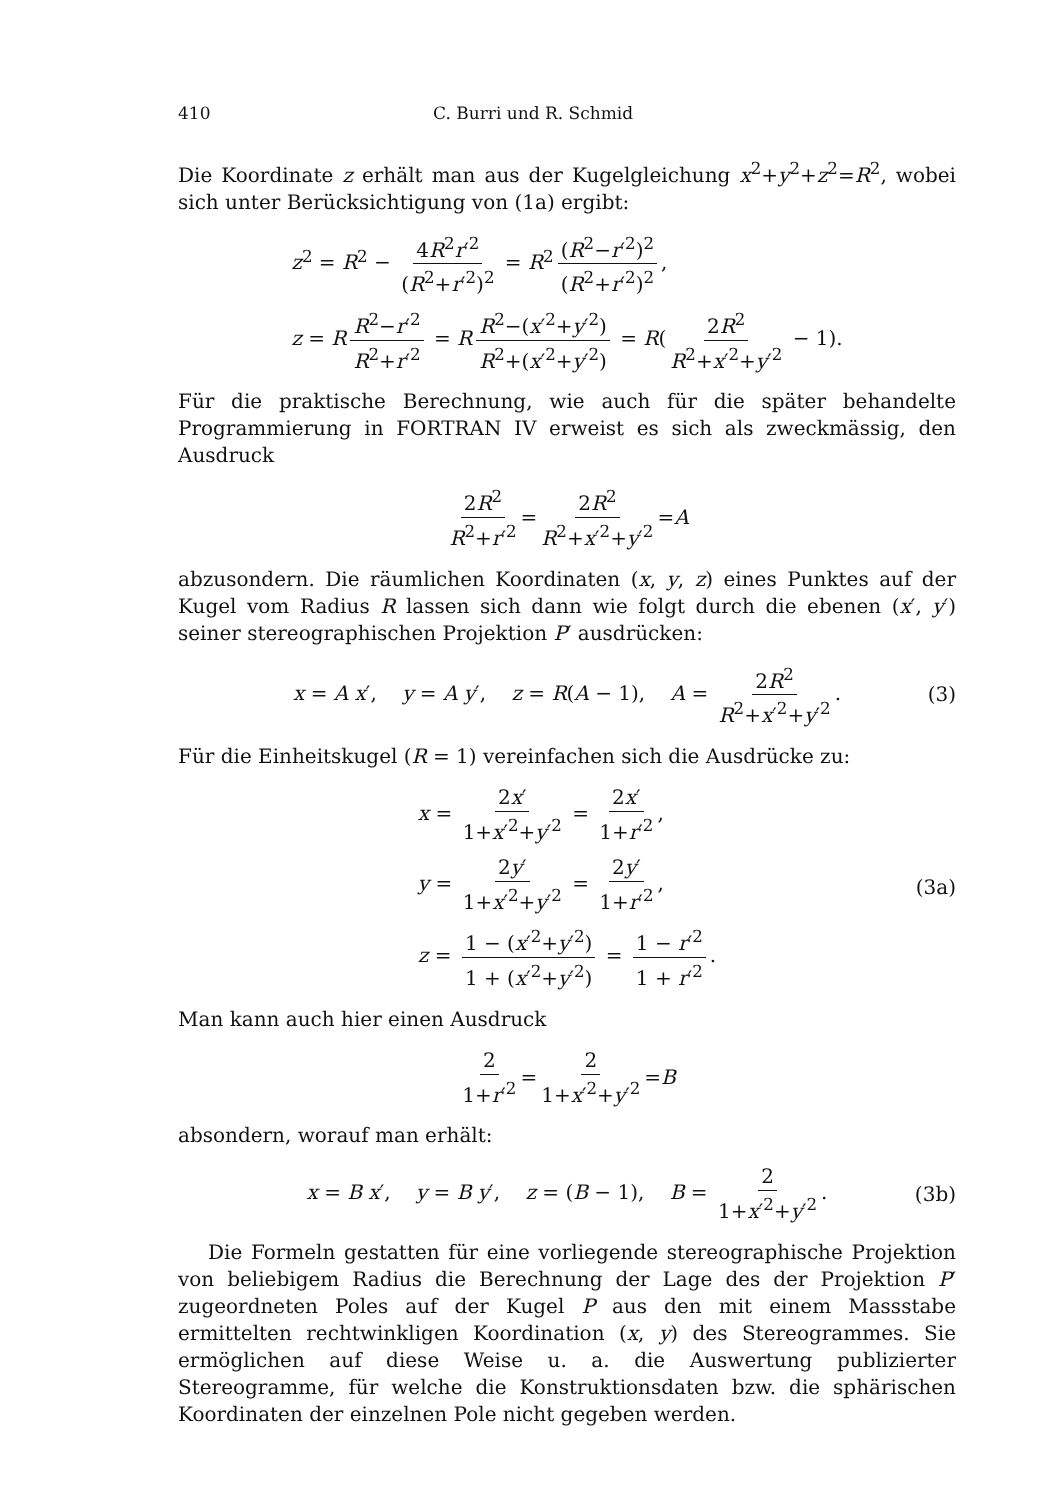410 C. Burri und R. Schmid
Die Koordinate z erhält man aus der Kugelgleichung x<sup>2</sup>+y<sup>2</sup>+z<sup>2</sup>=R<sup>2</sup>, wobei sich unter Berücksichtigung von (1a) ergibt:
z<sup>2</sup> = R<sup>2</sup> − 4R<sup>2</sup>r′<sup>2</sup> (R<sup>2</sup>+r′<sup>2</sup>)<sup>2</sup> = R<sup>2</sup> (R<sup>2</sup>−r′<sup>2</sup>)<sup>2</sup> (R<sup>2</sup>+r′<sup>2</sup>)<sup>2</sup>,
z = R R<sup>2</sup>−r′<sup>2</sup> R<sup>2</sup>+r′<sup>2</sup> = R R<sup>2</sup>−(x′<sup>2</sup>+y′<sup>2</sup>) R<sup>2</sup>+(x′<sup>2</sup>+y′<sup>2</sup>) = R(2R<sup>2</sup> R<sup>2</sup>+x′<sup>2</sup>+y′<sup>2</sup> − 1).
Für die praktische Berechnung, wie auch für die später behandelte Programmierung in FORTRAN IV erweist es sich als zweckmässig, den Ausdruck
2R<sup>2</sup> R<sup>2</sup>+r′<sup>2</sup> = 2R<sup>2</sup> R<sup>2</sup>+x′<sup>2</sup>+y′<sup>2</sup> = A
abzusondern. Die räumlichen Koordinaten (x, y, z) eines Punktes auf der Kugel vom Radius R lassen sich dann wie folgt durch die ebenen (x′, y′) seiner stereographischen Projektion P′ ausdrücken:
x = A x′, y = A y′, z = R(A − 1), A = 2R<sup>2</sup> R<sup>2</sup>+x′<sup>2</sup>+y′<sup>2</sup>. (3)
Für die Einheitskugel (R = 1) vereinfachen sich die Ausdrücke zu:
x = 2x′ 1+x′<sup>2</sup>+y′<sup>2</sup> = 2x′ 1+r′<sup>2</sup>,
y = 2y′ 1+x′<sup>2</sup>+y′<sup>2</sup> = 2y′ 1+r′<sup>2</sup>,
z = 1 − (x′<sup>2</sup>+y′<sup>2</sup>) 1 + (x′<sup>2</sup>+y′<sup>2</sup>) = 1 − r′<sup>2</sup> 1 + r′<sup>2</sup>.
(3a)
Man kann auch hier einen Ausdruck
2 1+r′<sup>2</sup> = 2 1+x′<sup>2</sup>+y′<sup>2</sup> = B
absondern, worauf man erhält:
x = B x′, y = B y′, z = (B − 1), B = 2 1+x′<sup>2</sup>+y′<sup>2</sup>. (3b)
Die Formeln gestatten für eine vorliegende stereographische Projektion von beliebigem Radius die Berechnung der Lage des der Projektion P′ zugeordneten Poles auf der Kugel P aus den mit einem Massstabe ermittelten rechtwinkligen Koordination (x, y) des Stereogrammes. Sie ermöglichen auf diese Weise u. a. die Auswertung publizierter Stereogramme, für welche die Konstruktionsdaten bzw. die sphärischen Koordinaten der einzelnen Pole nicht gegeben werden.